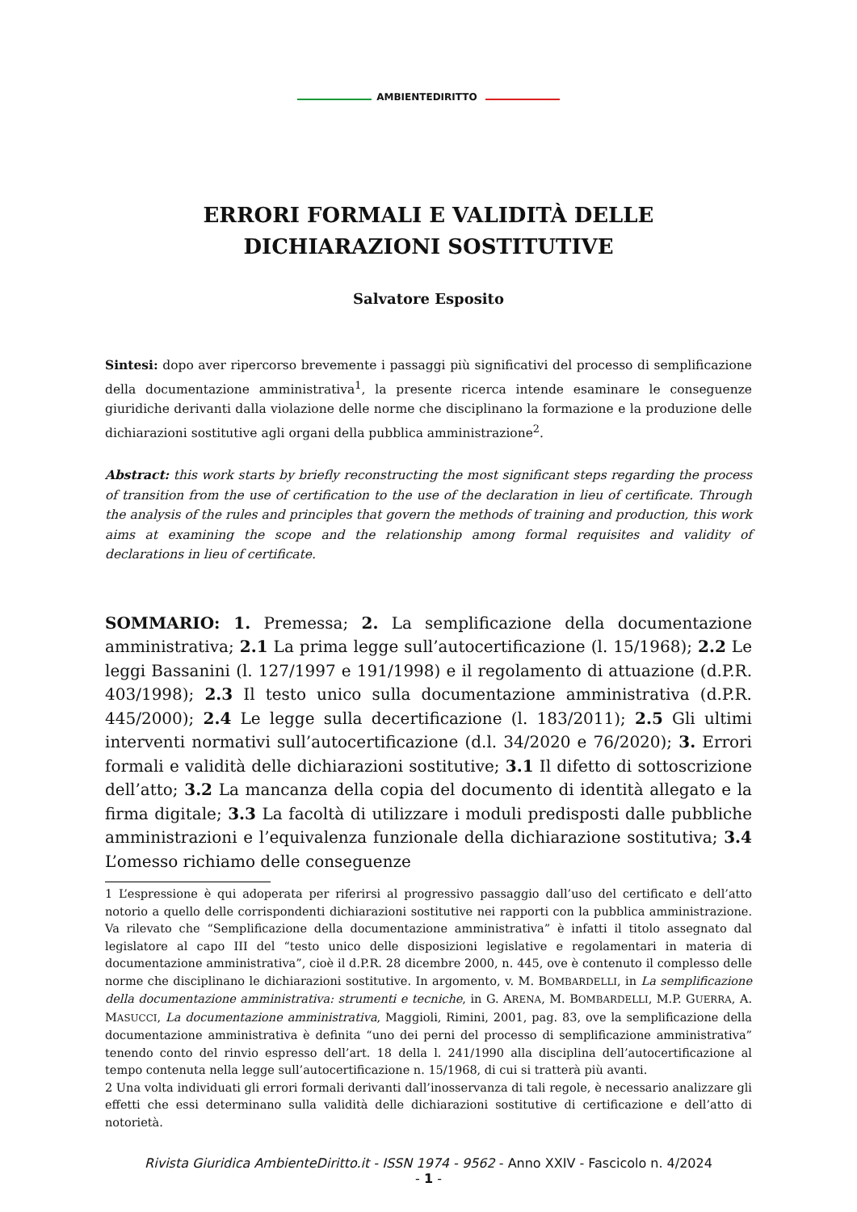AMBIENTEDIRITTO
ERRORI FORMALI E VALIDITÀ DELLE DICHIARAZIONI SOSTITUTIVE
Salvatore Esposito
Sintesi: dopo aver ripercorso brevemente i passaggi più significativi del processo di semplificazione della documentazione amministrativa<sup>1</sup>, la presente ricerca intende esaminare le conseguenze giuridiche derivanti dalla violazione delle norme che disciplinano la formazione e la produzione delle dichiarazioni sostitutive agli organi della pubblica amministrazione<sup>2</sup>.
Abstract: this work starts by briefly reconstructing the most significant steps regarding the process of transition from the use of certification to the use of the declaration in lieu of certificate. Through the analysis of the rules and principles that govern the methods of training and production, this work aims at examining the scope and the relationship among formal requisites and validity of declarations in lieu of certificate.
SOMMARIO: 1. Premessa; 2. La semplificazione della documentazione amministrativa; 2.1 La prima legge sull’autocertificazione (l. 15/1968); 2.2 Le leggi Bassanini (l. 127/1997 e 191/1998) e il regolamento di attuazione (d.P.R. 403/1998); 2.3 Il testo unico sulla documentazione amministrativa (d.P.R. 445/2000); 2.4 Le legge sulla decertificazione (l. 183/2011); 2.5 Gli ultimi interventi normativi sull’autocertificazione (d.l. 34/2020 e 76/2020); 3. Errori formali e validità delle dichiarazioni sostitutive; 3.1 Il difetto di sottoscrizione dell’atto; 3.2 La mancanza della copia del documento di identità allegato e la firma digitale; 3.3 La facoltà di utilizzare i moduli predisposti dalle pubbliche amministrazioni e l’equivalenza funzionale della dichiarazione sostitutiva; 3.4 L’omesso richiamo delle conseguenze
1 L’espressione è qui adoperata per riferirsi al progressivo passaggio dall’uso del certificato e dell’atto notorio a quello delle corrispondenti dichiarazioni sostitutive nei rapporti con la pubblica amministrazione. Va rilevato che “Semplificazione della documentazione amministrativa” è infatti il titolo assegnato dal legislatore al capo III del “testo unico delle disposizioni legislative e regolamentari in materia di documentazione amministrativa”, cioè il d.P.R. 28 dicembre 2000, n. 445, ove è contenuto il complesso delle norme che disciplinano le dichiarazioni sostitutive. In argomento, v. M. BOMBARDELLI, in La semplificazione della documentazione amministrativa: strumenti e tecniche, in G. ARENA, M. BOMBARDELLI, M.P. GUERRA, A. MASUCCI, La documentazione amministrativa, Maggioli, Rimini, 2001, pag. 83, ove la semplificazione della documentazione amministrativa è definita “uno dei perni del processo di semplificazione amministrativa” tenendo conto del rinvio espresso dell’art. 18 della l. 241/1990 alla disciplina dell’autocertificazione al tempo contenuta nella legge sull’autocertificazione n. 15/1968, di cui si tratterà più avanti.
2 Una volta individuati gli errori formali derivanti dall’inosservanza di tali regole, è necessario analizzare gli effetti che essi determinano sulla validità delle dichiarazioni sostitutive di certificazione e dell’atto di notorietà.
Rivista Giuridica AmbienteDiritto.it - ISSN 1974 - 9562 - Anno XXIV - Fascicolo n. 4/2024
- 1 -